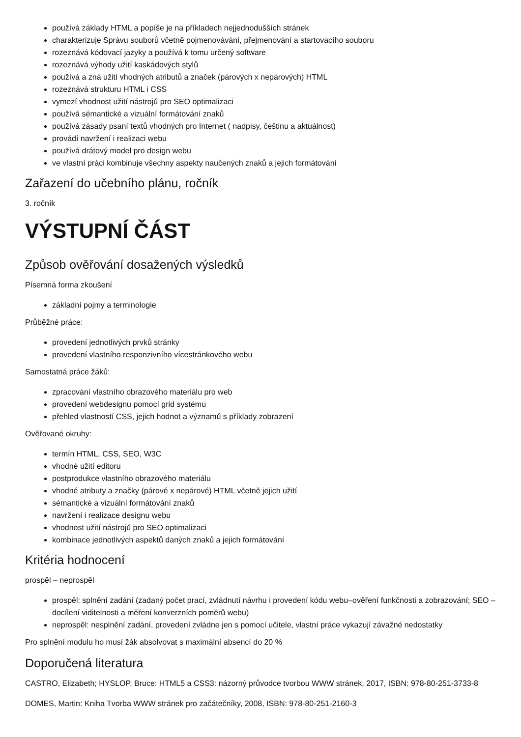používá základy HTML a popíše je na příkladech nejjednodušších stránek
charakterizuje Správu souborů včetně pojmenovávání, přejmenování a startovacího souboru
rozeznává kódovací jazyky a používá k tomu určený software
rozeznává výhody užití kaskádových stylů
používá a zná užití vhodných atributů a značek (párových x nepárových) HTML
rozeznává strukturu HTML i CSS
vymezí vhodnost užití nástrojů pro SEO optimalizaci
používá sémantické a vizuální formátování znaků
používá zásady psaní textů vhodných pro Internet ( nadpisy, češtinu a aktuálnost)
provádí navržení i realizaci webu
používá drátový model pro design webu
ve vlastní práci kombinuje všechny aspekty naučených znaků a jejich formátování
Zařazení do učebního plánu, ročník
3. ročník
VÝSTUPNÍ ČÁST
Způsob ověřování dosažených výsledků
Písemná forma zkoušení
základní pojmy a terminologie
Průběžné práce:
provedení jednotlivých prvků stránky
provedení vlastního responzivního vícestránkového webu
Samostatná práce žáků:
zpracování vlastního obrazového materiálu pro web
provedení webdesignu pomocí grid systému
přehled vlastností CSS, jejich hodnot a významů s příklady zobrazení
Ověřované okruhy:
termín HTML, CSS, SEO, W3C
vhodné užití editoru
postprodukce vlastního obrazového materiálu
vhodné atributy a značky (párové x nepárové) HTML včetně jejich užití
sémantické a vizuální formátování znaků
navržení i realizace designu webu
vhodnost užití nástrojů pro SEO optimalizaci
kombinace jednotlivých aspektů daných znaků a jejich formátování
Kritéria hodnocení
prospěl – neprospěl
prospěl: splnění zadání (zadaný počet prací, zvládnutí návrhu i provedení kódu webu–ověření funkčnosti a zobrazování; SEO – docílení viditelnosti a měření konverzních poměrů webu)
neprospěl: nesplnění zadání, provedení zvládne jen s pomocí učitele, vlastní práce vykazují závažné nedostatky
Pro splnění modulu ho musí žák absolvovat s maximální absencí do 20 %
Doporučená literatura
CASTRO, Elizabeth; HYSLOP, Bruce: HTML5 a CSS3: názorný průvodce tvorbou WWW stránek, 2017, ISBN: 978-80-251-3733-8
DOMES, Martin: Kniha Tvorba WWW stránek pro začátečníky, 2008, ISBN: 978-80-251-2160-3